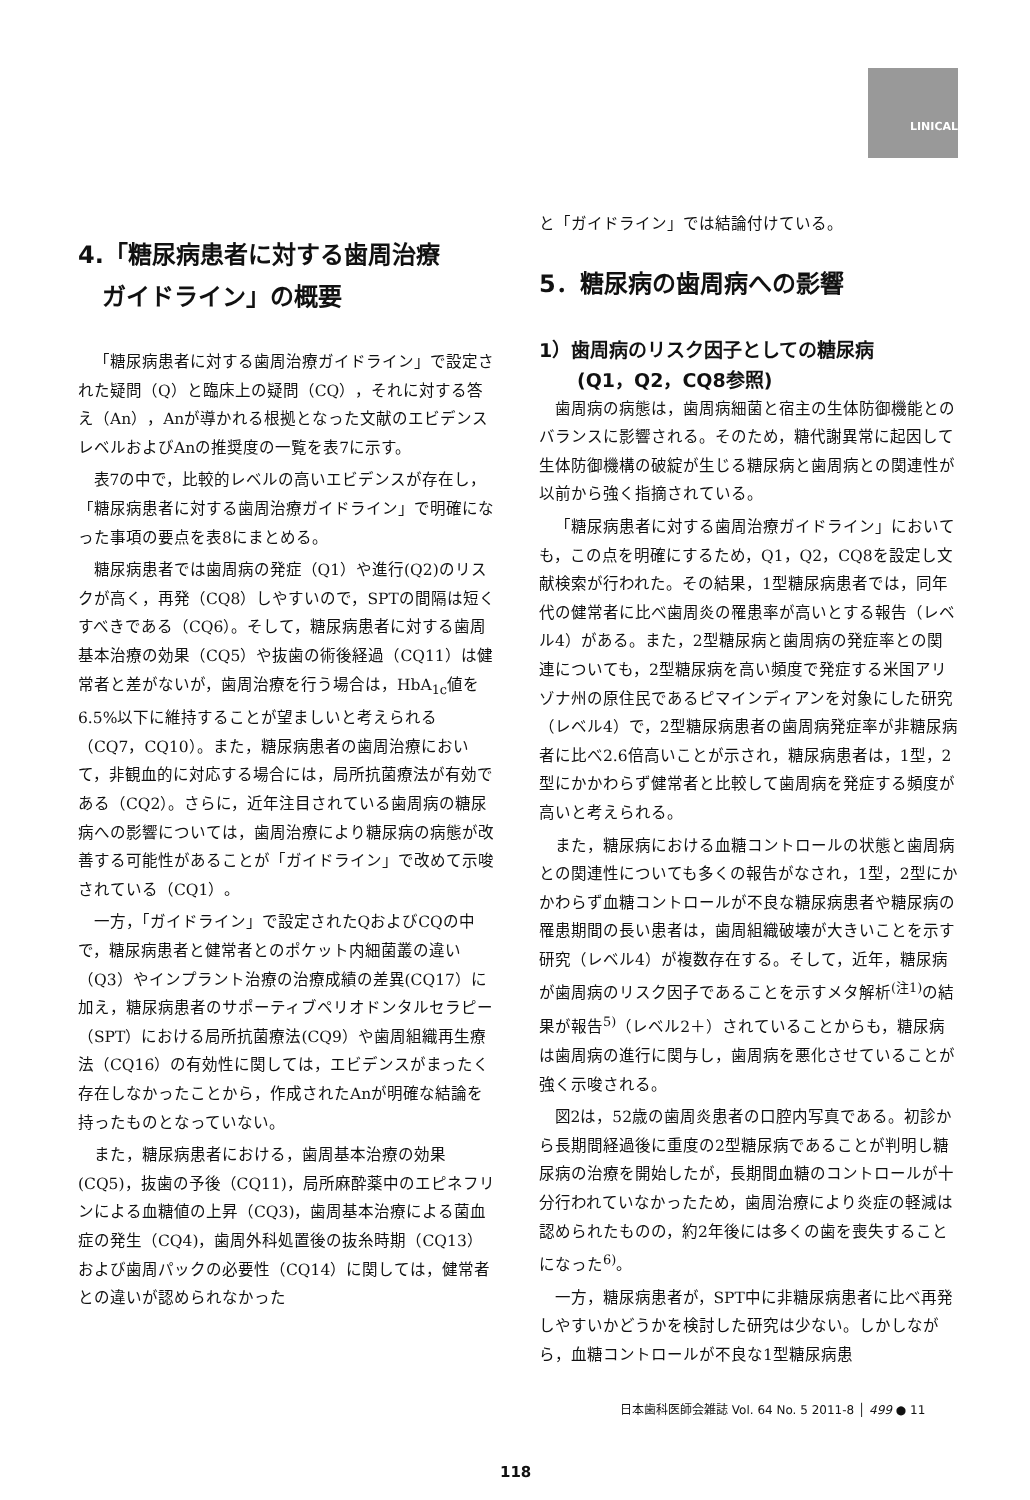LINICAL
4.「糖尿病患者に対する歯周治療
　ガイドライン」の概要
「糖尿病患者に対する歯周治療ガイドライン」で設定された疑問（Q）と臨床上の疑問（CQ），それに対する答え（An），Anが導かれる根拠となった文献のエビデンスレベルおよびAnの推奨度の一覧を表7に示す。
表7の中で，比較的レベルの高いエビデンスが存在し，「糖尿病患者に対する歯周治療ガイドライン」で明確になった事項の要点を表8にまとめる。
糖尿病患者では歯周病の発症（Q1）や進行(Q2)のリスクが高く，再発（CQ8）しやすいので，SPTの間隔は短くすべきである（CQ6）。そして，糖尿病患者に対する歯周基本治療の効果（CQ5）や抜歯の術後経過（CQ11）は健常者と差がないが，歯周治療を行う場合は，HbA<sub>1c</sub>値を6.5%以下に維持することが望ましいと考えられる（CQ7，CQ10）。また，糖尿病患者の歯周治療において，非観血的に対応する場合には，局所抗菌療法が有効である（CQ2）。さらに，近年注目されている歯周病の糖尿病への影響については，歯周治療により糖尿病の病態が改善する可能性があることが「ガイドライン」で改めて示唆されている（CQ1）。
一方，「ガイドライン」で設定されたQおよびCQの中で，糖尿病患者と健常者とのポケット内細菌叢の違い（Q3）やインプラント治療の治療成績の差異(CQ17）に加え，糖尿病患者のサポーティブペリオドンタルセラピー（SPT）における局所抗菌療法(CQ9）や歯周組織再生療法（CQ16）の有効性に関しては，エビデンスがまったく存在しなかったことから，作成されたAnが明確な結論を持ったものとなっていない。
また，糖尿病患者における，歯周基本治療の効果(CQ5)，抜歯の予後（CQ11)，局所麻酔薬中のエピネフリンによる血糖値の上昇（CQ3)，歯周基本治療による菌血症の発生（CQ4)，歯周外科処置後の抜糸時期（CQ13）および歯周パックの必要性（CQ14）に関しては，健常者との違いが認められなかった
と「ガイドライン」では結論付けている。
5．糖尿病の歯周病への影響
1）歯周病のリスク因子としての糖尿病
　　(Q1，Q2，CQ8参照)
歯周病の病態は，歯周病細菌と宿主の生体防御機能とのバランスに影響される。そのため，糖代謝異常に起因して生体防御機構の破綻が生じる糖尿病と歯周病との関連性が以前から強く指摘されている。
「糖尿病患者に対する歯周治療ガイドライン」においても，この点を明確にするため，Q1，Q2，CQ8を設定し文献検索が行われた。その結果，1型糖尿病患者では，同年代の健常者に比べ歯周炎の罹患率が高いとする報告（レベル4）がある。また，2型糖尿病と歯周病の発症率との関連についても，2型糖尿病を高い頻度で発症する米国アリゾナ州の原住民であるピマインディアンを対象にした研究（レベル4）で，2型糖尿病患者の歯周病発症率が非糖尿病者に比べ2.6倍高いことが示され，糖尿病患者は，1型，2型にかかわらず健常者と比較して歯周病を発症する頻度が高いと考えられる。
また，糖尿病における血糖コントロールの状態と歯周病との関連性についても多くの報告がなされ，1型，2型にかかわらず血糖コントロールが不良な糖尿病患者や糖尿病の罹患期間の長い患者は，歯周組織破壊が大きいことを示す研究（レベル4）が複数存在する。そして，近年，糖尿病が歯周病のリスク因子であることを示すメタ解析<sup>(注1)</sup>の結果が報告<sup>5)</sup>（レベル2＋）されていることからも，糖尿病は歯周病の進行に関与し，歯周病を悪化させていることが強く示唆される。
図2は，52歳の歯周炎患者の口腔内写真である。初診から長期間経過後に重度の2型糖尿病であることが判明し糖尿病の治療を開始したが，長期間血糖のコントロールが十分行われていなかったため，歯周治療により炎症の軽減は認められたものの，約2年後には多くの歯を喪失することになった<sup>6)</sup>。
一方，糖尿病患者が，SPT中に非糖尿病患者に比べ再発しやすいかどうかを検討した研究は少ない。しかしながら，血糖コントロールが不良な1型糖尿病患
日本歯科医師会雑誌 Vol. 64 No. 5 2011-8 │ 499 ● 11
118